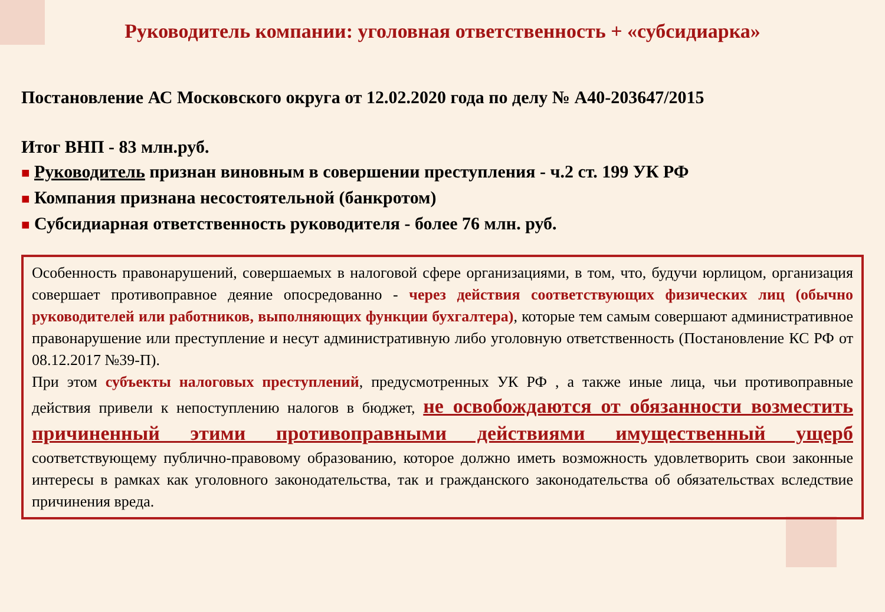Руководитель компании: уголовная ответственность + «субсидиарка»
Постановление АС Московского округа от 12.02.2020 года по делу № А40-203647/2015
Итог ВНП - 83 млн.руб.
■ Руководитель признан виновным в совершении преступления - ч.2 ст. 199 УК РФ
■ Компания признана несостоятельной (банкротом)
■ Субсидиарная ответственность руководителя - более 76 млн. руб.
Особенность правонарушений, совершаемых в налоговой сфере организациями, в том, что, будучи юрлицом, организация совершает противоправное деяние опосредованно - через действия соответствующих физических лиц (обычно руководителей или работников, выполняющих функции бухгалтера), которые тем самым совершают административное правонарушение или преступление и несут административную либо уголовную ответственность (Постановление КС РФ от 08.12.2017 №39-П).
При этом субъекты налоговых преступлений, предусмотренных УК РФ , а также иные лица, чьи противоправные действия привели к непоступлению налогов в бюджет, не освобождаются от обязанности возместить причиненный этими противоправными действиями имущественный ущерб соответствующему публично-правовому образованию, которое должно иметь возможность удовлетворить свои законные интересы в рамках как уголовного законодательства, так и гражданского законодательства об обязательствах вследствие причинения вреда.